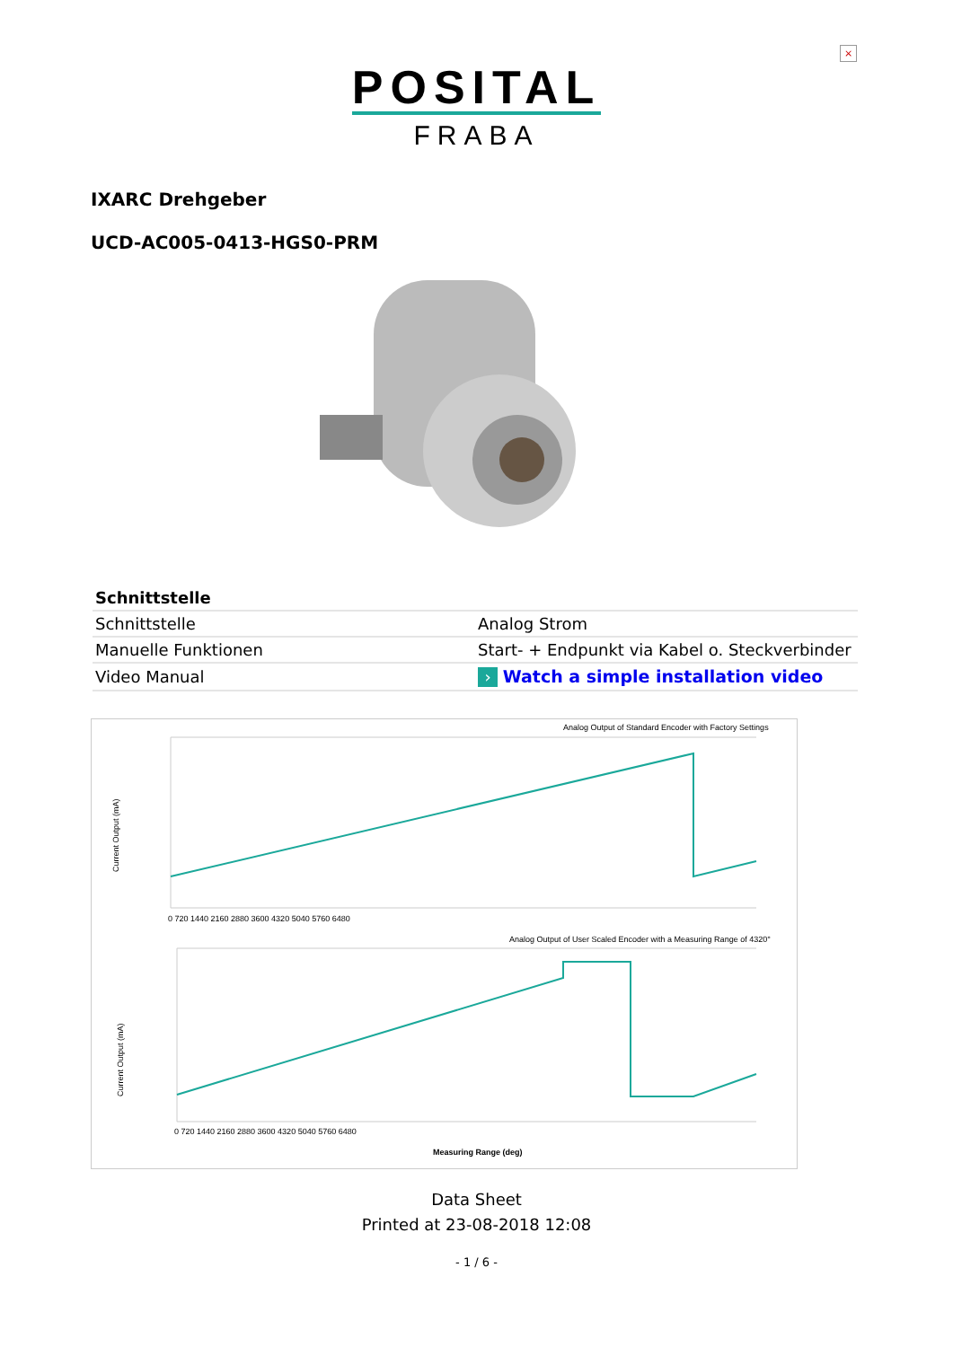×
POSITAL
FRABA
IXARC Drehgeber
UCD-AC005-0413-HGS0-PRM
| Schnittstelle | |
| --- | --- |
| Schnittstelle | Analog Strom |
| Manuelle Funktionen | Start- + Endpunkt via Kabel o. Steckverbinder |
| Video Manual | › Watch a simple installation video |
Analog Output of Standard Encoder with Factory Settings
Current Output (mA)
0 720 1440 2160 2880 3600 4320 5040 5760 6480
Analog Output of User Scaled Encoder with a Measuring Range of 4320°
Current Output (mA)
0 720 1440 2160 2880 3600 4320 5040 5760 6480
Measuring Range (deg)
Data Sheet
Printed at 23-08-2018 12:08
- 1 / 6 -